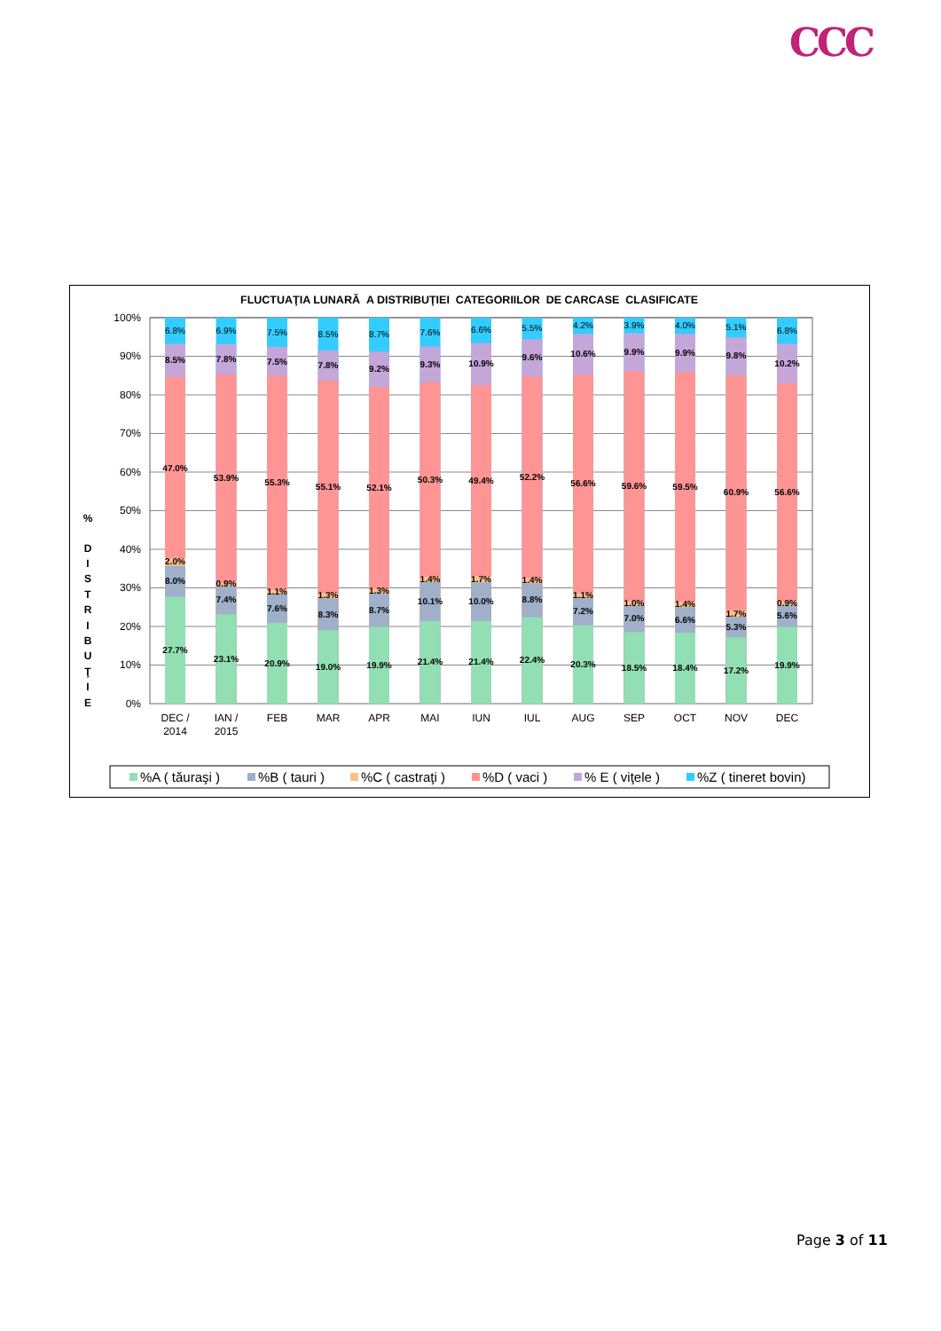CCC
FLUCTUAŢIA LUNARĂ A DISTRIBUŢIEI CATEGORIILOR DE CARCASE CLASIFICATE
%
D
I
S
T
R
I
B
U
Ţ
I
E
100%
90%
80%
70%
60%
50%
40%
30%
20%
10%
0%
6.8%
8.5%
47.0%
2.0%
8.0%
27.7%
6.9%
7.8%
53.9%
0.9%
7.4%
23.1%
7.5%
7.5%
55.3%
1.1%
7.6%
20.9%
8.5%
7.8%
55.1%
1.3%
8.3%
19.0%
8.7%
9.2%
52.1%
1.3%
8.7%
19.9%
7.6%
9.3%
50.3%
1.4%
10.1%
21.4%
6.6%
10.9%
49.4%
1.7%
10.0%
21.4%
5.5%
9.6%
52.2%
1.4%
8.8%
22.4%
4.2%
10.6%
56.6%
1.1%
7.2%
20.3%
3.9%
9.9%
59.6%
1.0%
7.0%
18.5%
4.0%
9.9%
59.5%
1.4%
6.6%
18.4%
5.1%
9.8%
60.9%
1.7%
5.3%
17.2%
6.8%
10.2%
56.6%
0.9%
5.6%
19.9%
DEC /
2014
IAN /
2015
FEB
MAR
APR
MAI
IUN
IUL
AUG
SEP
OCT
NOV
DEC
%A ( tăuraşi )
%B ( tauri )
%C ( castraţi )
%D ( vaci )
% E ( viţele )
%Z ( tineret bovin)
Page 3 of 11